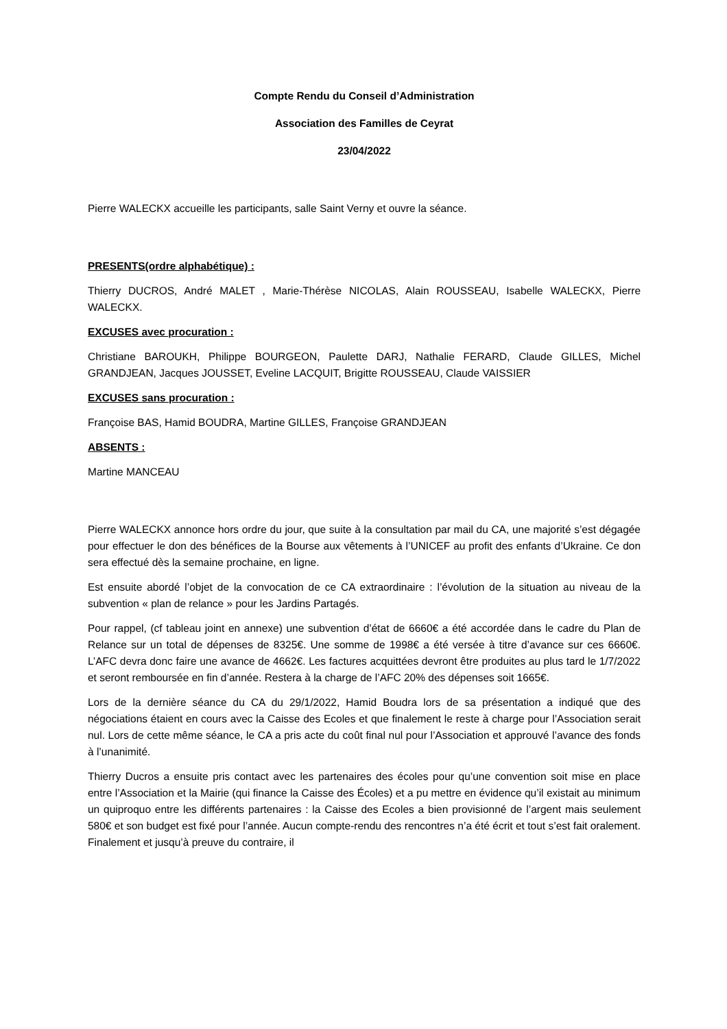Compte Rendu du Conseil d’Administration
Association des Familles de Ceyrat
23/04/2022
Pierre WALECKX accueille les participants, salle Saint Verny et ouvre la séance.
PRESENTS(ordre alphabétique) :
Thierry DUCROS, André MALET , Marie-Thérèse NICOLAS, Alain ROUSSEAU, Isabelle WALECKX, Pierre WALECKX.
EXCUSES avec procuration :
Christiane BAROUKH, Philippe BOURGEON, Paulette DARJ, Nathalie FERARD, Claude GILLES, Michel GRANDJEAN, Jacques JOUSSET, Eveline LACQUIT, Brigitte ROUSSEAU, Claude VAISSIER
EXCUSES sans procuration :
Françoise BAS, Hamid BOUDRA, Martine GILLES, Françoise GRANDJEAN
ABSENTS :
Martine MANCEAU
Pierre WALECKX annonce hors ordre du jour, que suite à la consultation par mail du CA, une majorité s’est dégagée pour effectuer le don des bénéfices de la Bourse aux vêtements à l’UNICEF au profit des enfants d’Ukraine. Ce don sera effectué dès la semaine prochaine, en ligne.
Est ensuite abordé l’objet de la convocation de ce CA extraordinaire : l’évolution de la situation au niveau de la subvention « plan de relance » pour les Jardins Partagés.
Pour rappel, (cf tableau joint en annexe) une subvention d’état de 6660€ a été accordée dans le cadre du Plan de Relance sur un total de dépenses de 8325€. Une somme de 1998€ a été versée à titre d’avance sur ces 6660€. L’AFC devra donc faire une avance de 4662€. Les factures acquittées devront être produites au plus tard le 1/7/2022 et seront remboursée en fin d’année. Restera à la charge de l’AFC 20% des dépenses soit 1665€.
Lors de la dernière séance du CA du 29/1/2022, Hamid Boudra lors de sa présentation a indiqué que des négociations étaient en cours avec la Caisse des Ecoles et que finalement le reste à charge pour l’Association serait nul. Lors de cette même séance, le CA a pris acte du coût final nul pour l’Association et approuvé l’avance des fonds à l’unanimité.
Thierry Ducros a ensuite pris contact avec les partenaires des écoles pour qu’une convention soit mise en place entre l’Association et la Mairie (qui finance la Caisse des Écoles) et a pu mettre en évidence qu’il existait au minimum un quiproquo entre les différents partenaires : la Caisse des Ecoles a bien provisionné de l’argent mais seulement 580€ et son budget est fixé pour l’année. Aucun compte-rendu des rencontres n’a été écrit et tout s’est fait oralement. Finalement et jusqu’à preuve du contraire, il